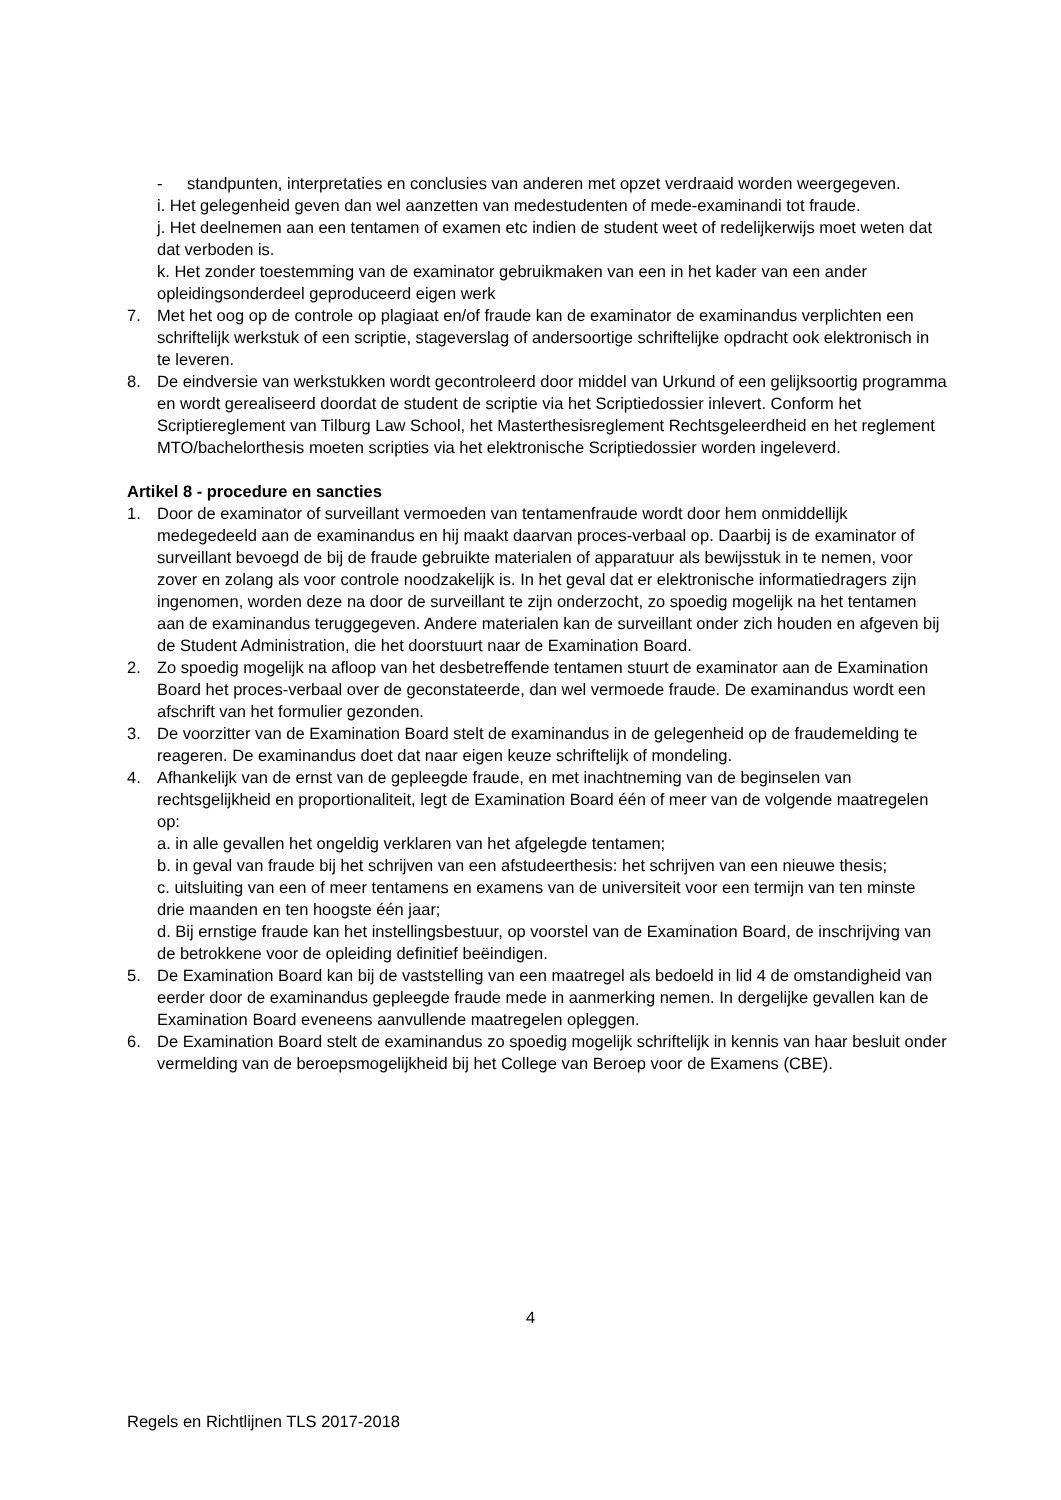- standpunten, interpretaties en conclusies van anderen met opzet verdraaid worden weergegeven.
i. Het gelegenheid geven dan wel aanzetten van medestudenten of mede-examinandi tot fraude.
j. Het deelnemen aan een tentamen of examen etc indien de student weet of redelijkerwijs moet weten dat dat verboden is.
k. Het zonder toestemming van de examinator gebruikmaken van een in het kader van een ander opleidingsonderdeel geproduceerd eigen werk
7. Met het oog op de controle op plagiaat en/of fraude kan de examinator de examinandus verplichten een schriftelijk werkstuk of een scriptie, stageverslag of andersoortige schriftelijke opdracht ook elektronisch in te leveren.
8. De eindversie van werkstukken wordt gecontroleerd door middel van Urkund of een gelijksoortig programma en wordt gerealiseerd doordat de student de scriptie via het Scriptiedossier inlevert. Conform het Scriptiereglement van Tilburg Law School, het Masterthesisreglement Rechtsgeleerdheid en het reglement MTO/bachelorthesis moeten scripties via het elektronische Scriptiedossier worden ingeleverd.
Artikel 8 - procedure en sancties
1. Door de examinator of surveillant vermoeden van tentamenfraude wordt door hem onmiddellijk medegedeeld aan de examinandus en hij maakt daarvan proces-verbaal op. Daarbij is de examinator of surveillant bevoegd de bij de fraude gebruikte materialen of apparatuur als bewijsstuk in te nemen, voor zover en zolang als voor controle noodzakelijk is. In het geval dat er elektronische informatiedragers zijn ingenomen, worden deze na door de surveillant te zijn onderzocht, zo spoedig mogelijk na het tentamen aan de examinandus teruggegeven. Andere materialen kan de surveillant onder zich houden en afgeven bij de Student Administration, die het doorstuurt naar de Examination Board.
2. Zo spoedig mogelijk na afloop van het desbetreffende tentamen stuurt de examinator aan de Examination Board het proces-verbaal over de geconstateerde, dan wel vermoede fraude. De examinandus wordt een afschrift van het formulier gezonden.
3. De voorzitter van de Examination Board stelt de examinandus in de gelegenheid op de fraudemelding te reageren. De examinandus doet dat naar eigen keuze schriftelijk of mondeling.
4. Afhankelijk van de ernst van de gepleegde fraude, en met inachtneming van de beginselen van rechtsgelijkheid en proportionaliteit, legt de Examination Board één of meer van de volgende maatregelen op:
a. in alle gevallen het ongeldig verklaren van het afgelegde tentamen;
b. in geval van fraude bij het schrijven van een afstudeerthesis: het schrijven van een nieuwe thesis;
c. uitsluiting van een of meer tentamens en examens van de universiteit voor een termijn van ten minste drie maanden en ten hoogste één jaar;
d. Bij ernstige fraude kan het instellingsbestuur, op voorstel van de Examination Board, de inschrijving van de betrokkene voor de opleiding definitief beëindigen.
5. De Examination Board kan bij de vaststelling van een maatregel als bedoeld in lid 4 de omstandigheid van eerder door de examinandus gepleegde fraude mede in aanmerking nemen. In dergelijke gevallen kan de Examination Board eveneens aanvullende maatregelen opleggen.
6. De Examination Board stelt de examinandus zo spoedig mogelijk schriftelijk in kennis van haar besluit onder vermelding van de beroepsmogelijkheid bij het College van Beroep voor de Examens (CBE).
4
Regels en Richtlijnen TLS 2017-2018